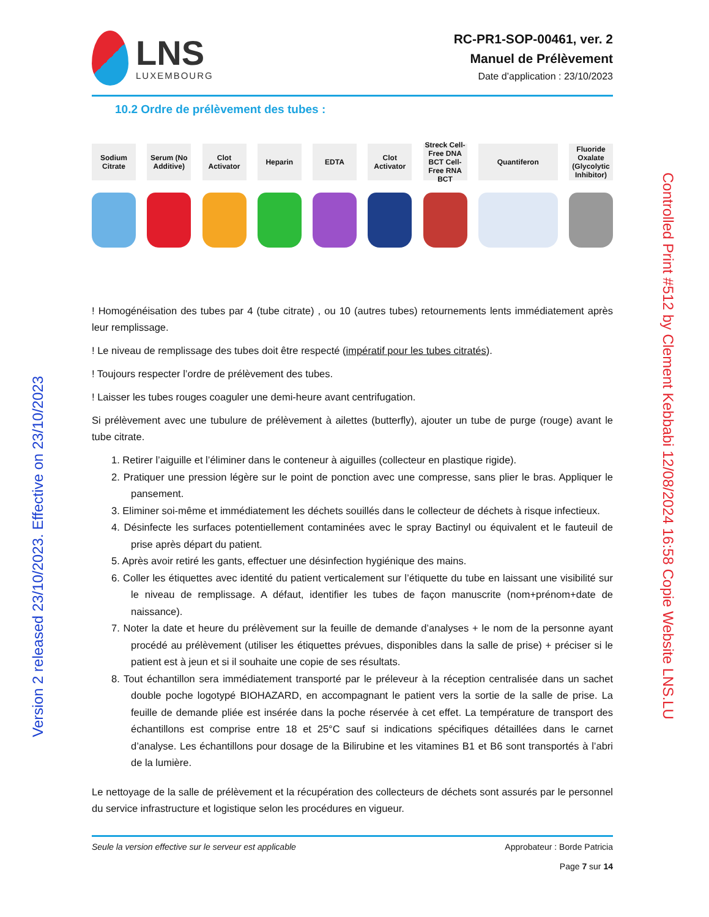LNS
LUXEMBOURG
RC-PR1-SOP-00461, ver. 2
Manuel de Prélèvement
Date d’application : 23/10/2023
10.2 Ordre de prélèvement des tubes :
Sodium Citrate
Serum (No Additive)
Clot Activator
Heparin EDTA Clot Activator
Streck Cell-Free DNA BCT Cell-Free RNA BCT
Quantiferon Fluoride Oxalate (Glycolytic Inhibitor)
! Homogénéisation des tubes par 4 (tube citrate) , ou 10 (autres tubes) retournements lents immédiatement après leur remplissage.
! Le niveau de remplissage des tubes doit être respecté (impératif pour les tubes citratés).
! Toujours respecter l’ordre de prélèvement des tubes.
! Laisser les tubes rouges coaguler une demi-heure avant centrifugation.
Si prélèvement avec une tubulure de prélèvement à ailettes (butterfly), ajouter un tube de purge (rouge) avant le tube citrate.
1. Retirer l’aiguille et l’éliminer dans le conteneur à aiguilles (collecteur en plastique rigide).
2. Pratiquer une pression légère sur le point de ponction avec une compresse, sans plier le bras. Appliquer le pansement.
3. Eliminer soi-même et immédiatement les déchets souillés dans le collecteur de déchets à risque infectieux.
4. Désinfecte les surfaces potentiellement contaminées avec le spray Bactinyl ou équivalent et le fauteuil de prise après départ du patient.
5. Après avoir retiré les gants, effectuer une désinfection hygiénique des mains.
6. Coller les étiquettes avec identité du patient verticalement sur l’étiquette du tube en laissant une visibilité sur le niveau de remplissage. A défaut, identifier les tubes de façon manuscrite (nom+prénom+date de naissance).
7. Noter la date et heure du prélèvement sur la feuille de demande d’analyses + le nom de la personne ayant procédé au prélèvement (utiliser les étiquettes prévues, disponibles dans la salle de prise) + préciser si le patient est à jeun et si il souhaite une copie de ses résultats.
8. Tout échantillon sera immédiatement transporté par le préleveur à la réception centralisée dans un sachet double poche logotypé BIOHAZARD, en accompagnant le patient vers la sortie de la salle de prise. La feuille de demande pliée est insérée dans la poche réservée à cet effet. La température de transport des échantillons est comprise entre 18 et 25°C sauf si indications spécifiques détaillées dans le carnet d’analyse. Les échantillons pour dosage de la Bilirubine et les vitamines B1 et B6 sont transportés à l’abri de la lumière.
Le nettoyage de la salle de prélèvement et la récupération des collecteurs de déchets sont assurés par le personnel du service infrastructure et logistique selon les procédures en vigueur.
Seule la version effective sur le serveur est applicable
Approbateur : Borde Patricia
Page 7 sur 14
Version 2 released 23/10/2023. Effective on 23/10/2023
Controlled Print #512 by Clement Kebbabi 12/08/2024 16:58 Copie Website LNS.LU